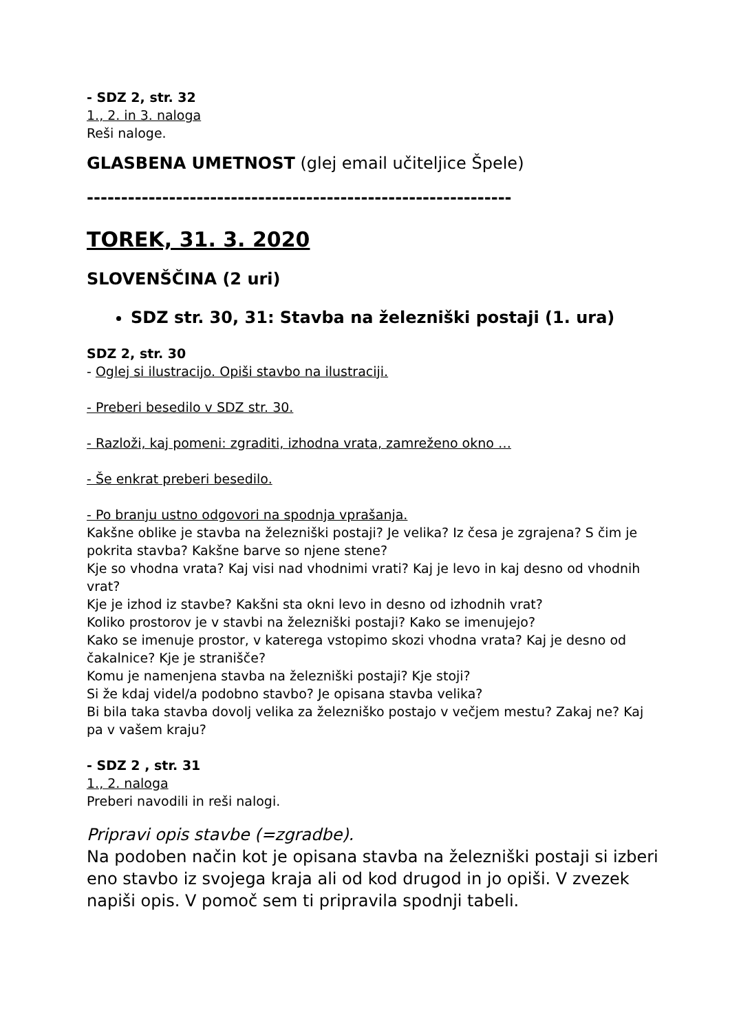- SDZ 2, str. 32
1., 2. in 3. naloga
Reši naloge.
GLASBENA UMETNOST (glej email učiteljice Špele)
--------------------------------------------------------------
TOREK, 31. 3. 2020
SLOVENŠČINA (2 uri)
SDZ str. 30, 31: Stavba na železniški postaji (1. ura)
SDZ 2, str. 30
- Oglej si ilustracijo. Opiši stavbo na ilustraciji.
- Preberi besedilo v SDZ str. 30.
- Razloži, kaj pomeni: zgraditi, izhodna vrata, zamreženo okno …
- Še enkrat preberi besedilo.
- Po branju ustno odgovori na spodnja vprašanja.
Kakšne oblike je stavba na železniški postaji? Je velika? Iz česa je zgrajena? S čim je pokrita stavba? Kakšne barve so njene stene?
Kje so vhodna vrata? Kaj visi nad vhodnimi vrati? Kaj je levo in kaj desno od vhodnih vrat?
Kje je izhod iz stavbe? Kakšni sta okni levo in desno od izhodnih vrat?
Koliko prostorov je v stavbi na železniški postaji? Kako se imenujejo?
Kako se imenuje prostor, v katerega vstopimo skozi vhodna vrata? Kaj je desno od čakalnice? Kje je stranišče?
Komu je namenjena stavba na železniški postaji? Kje stoji?
Si že kdaj videl/a podobno stavbo? Je opisana stavba velika?
Bi bila taka stavba dovolj velika za železniško postajo v večjem mestu? Zakaj ne? Kaj pa v vašem kraju?
- SDZ 2 , str. 31
1., 2. naloga
Preberi navodili in reši nalogi.
Pripravi opis stavbe (=zgradbe).
Na podoben način kot je opisana stavba na železniški postaji si izberi eno stavbo iz svojega kraja ali od kod drugod in jo opiši. V zvezek napiši opis. V pomoč sem ti pripravila spodnji tabeli.